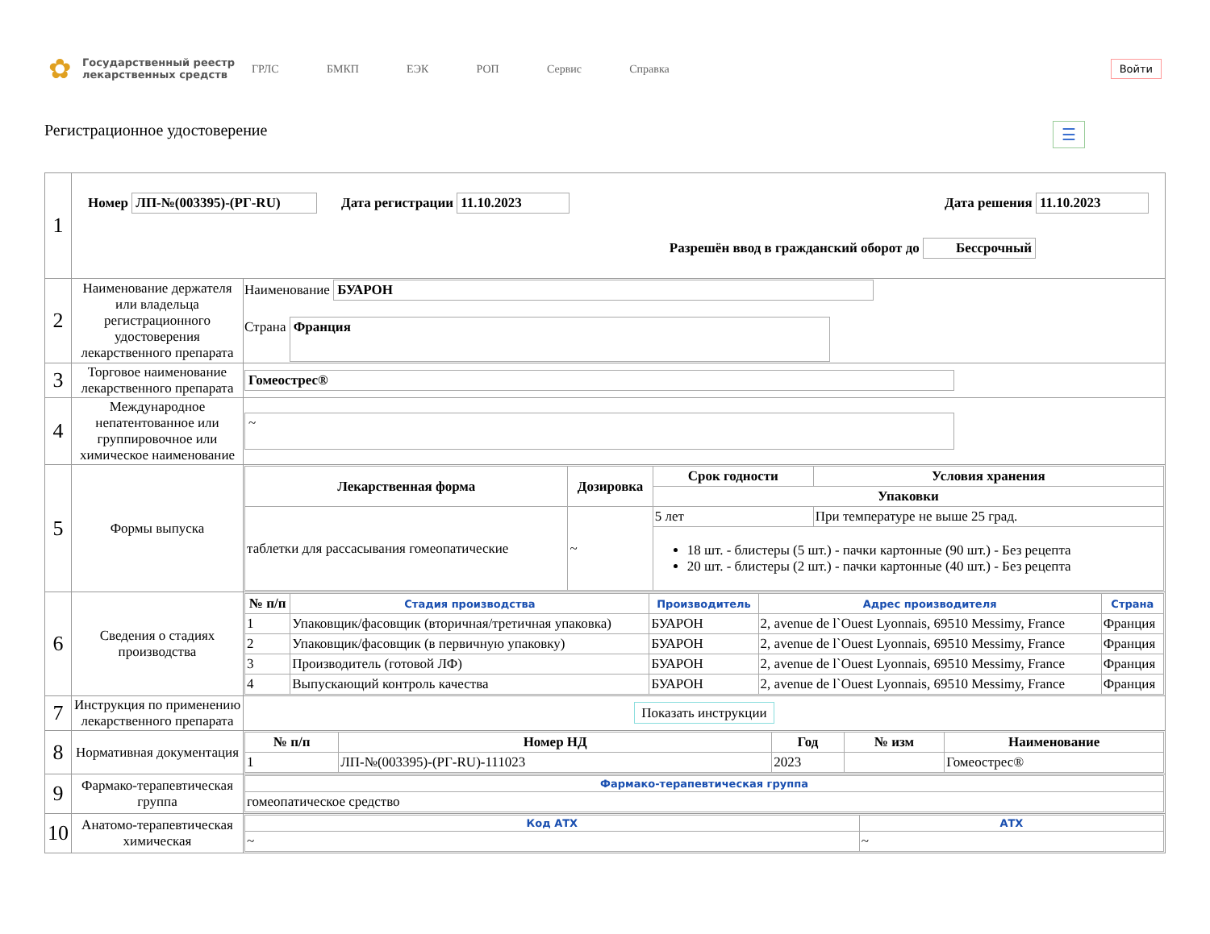✿
Государственный реестр лекарственных средств
ГРЛС БМКП ЕЭК РОП Сервис Справка
Войти
Регистрационное удостоверение ☰
| 1 | Номер ЛП-№(003395)-(РГ-RU) Дата регистрации 11.10.2023 Дата решения 11.10.2023 Разрешён ввод в гражданский оборот до Бессрочный | |
| 2 | Наименование держателя или владельца регистрационного удостоверения лекарственного препарата | Наименование БУАРОН Страна Франция |
| 3 | Торговое наименование лекарственного препарата | Гомеострес® |
| 4 | Международное непатентованное или группировочное или химическое наименование | ~ |
| 5 | Формы выпуска | / Лекарственная форма / Дозировка / Срок годности / Условия хранения / / --- / --- / --- / --- / / / / Упаковки / / / таблетки для рассасывания гомеопатические / ~ / 5 лет / При температуре не выше 25 град. / / / / 18 шт. - блистеры (5 шт.) - пачки картонные (90 шт.) - Без рецепта 20 шт. - блистеры (2 шт.) - пачки картонные (40 шт.) - Без рецепта / / |
| 6 | Сведения о стадиях производства | / № п/п / Стадия производства / Производитель / Адрес производителя / Страна / / --- / --- / --- / --- / --- / / 1 / Упаковщик/фасовщик (вторичная/третичная упаковка) / БУАРОН / 2, avenue de l`Ouest Lyonnais, 69510 Messimy, France / Франция / / 2 / Упаковщик/фасовщик (в первичную упаковку) / БУАРОН / 2, avenue de l`Ouest Lyonnais, 69510 Messimy, France / Франция / / 3 / Производитель (готовой ЛФ) / БУАРОН / 2, avenue de l`Ouest Lyonnais, 69510 Messimy, France / Франция / / 4 / Выпускающий контроль качества / БУАРОН / 2, avenue de l`Ouest Lyonnais, 69510 Messimy, France / Франция / |
| 7 | Инструкция по применению лекарственного препарата | Показать инструкции |
| 8 | Нормативная документация | / № п/п / Номер НД / Год / № изм / Наименование / / --- / --- / --- / --- / --- / / 1 / ЛП-№(003395)-(РГ-RU)-111023 / 2023 / / Гомеострес® / |
| 9 | Фармако-терапевтическая группа | / Фармако-терапевтическая группа / / --- / / гомеопатическое средство / |
| 10 | Анатомо-терапевтическая химическая | / Код АТХ / АТХ / / --- / --- / / ~ / ~ / |